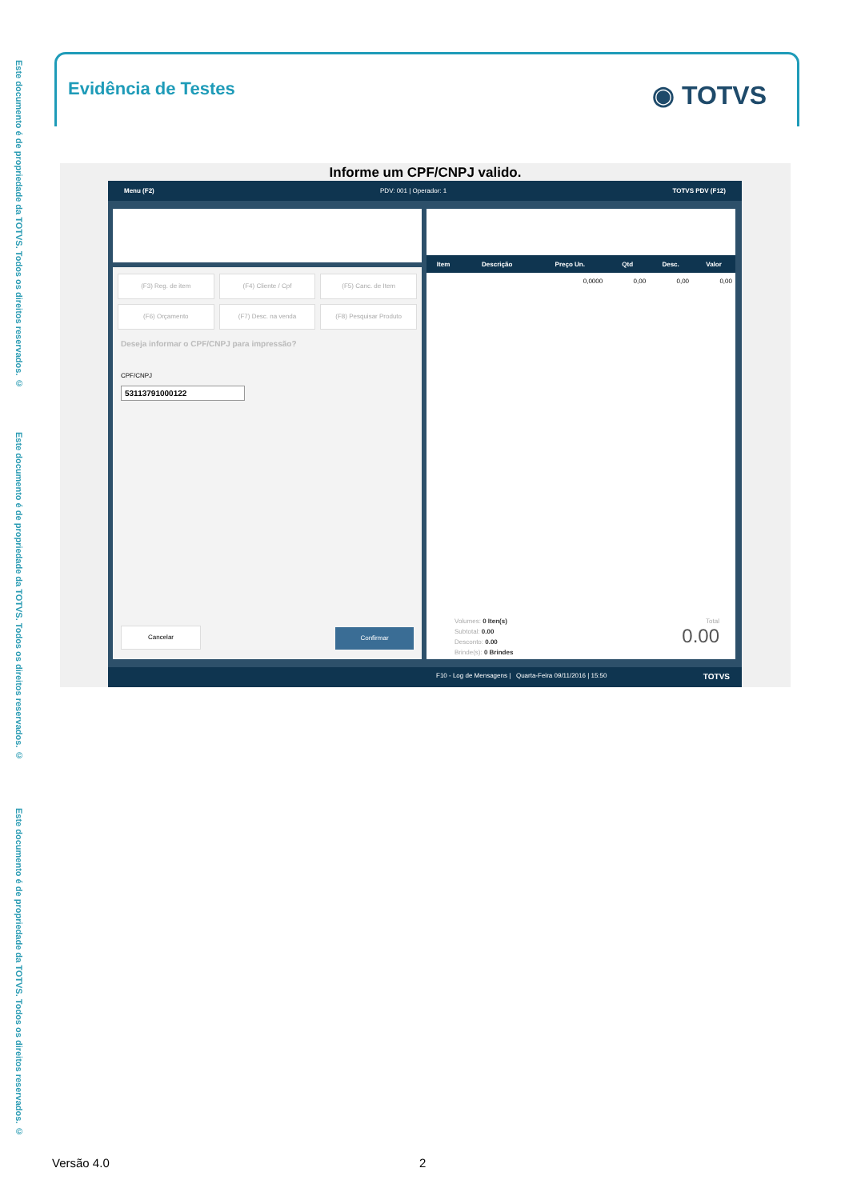Este documento é de propriedade da TOTVS. Todos os direitos reservados. ©
Este documento é de propriedade da TOTVS. Todos os direitos reservados. ©
Este documento é de propriedade da TOTVS. Todos os direitos reservados. ©
Evidência de Testes
◉ TOTVS
Informe um CPF/CNPJ valido.
Menu (F2) PDV: 001 | Operador: 1 TOTVS PDV (F12)
(F3) Reg. de item
(F4) Cliente / Cpf
(F5) Canc. de Item
(F6) Orçamento
(F7) Desc. na venda
(F8) Pesquisar Produto
Deseja informar o CPF/CNPJ para impressão?
CPF/CNPJ
53113791000122
Cancelar Confirmar
| Item | Descrição | Preço Un. | Qtd | Desc. | Valor |
| --- | --- | --- | --- | --- | --- |
| | | 0,0000 | 0,00 | 0,00 | 0,00 |
Volumes: 0 Iten(s)
Subtotal: 0.00
Desconto: 0.00
Brinde(s): 0 Brindes
Total
0.00
F10 - Log de Mensagens | Quarta-Feira 09/11/2016 | 15:50 TOTVS
Versão 4.0 2